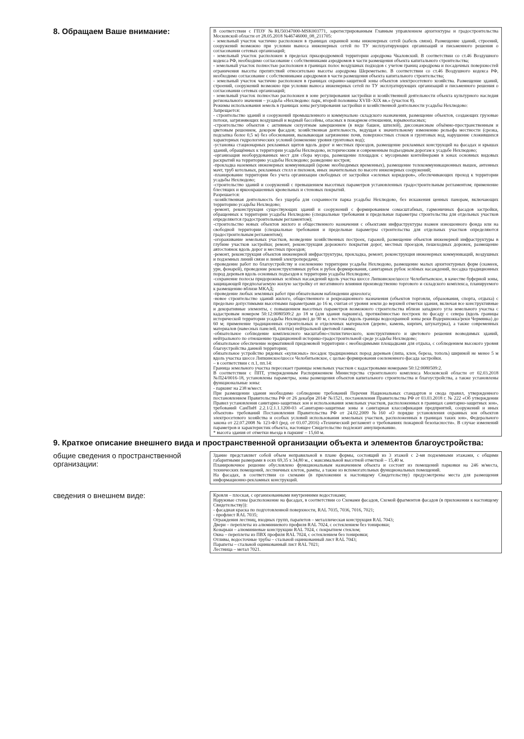8. Обращаем Ваше внимание:
В соответствии с ГПЗУ №RU50347000-MSK003771, зарегистрированным Главным управлением архитектуры и градостроительства Московской области от 28.05.2018 №46746000_08_211705:
- земельный участок частично расположен в границах охранной зоны инженерных сетей (кабель связи). Размещение зданий, строений, сооружений возможно при условии выноса инженерных сетей по ТУ эксплуатирующих организаций и письменного решения о согласовании сетевых организаций;
- земельный участок расположен в пределах приаэродромной территории аэродрома Чкаловский. В соответствии со ст.46 Воздушного кодекса РФ, необходимо согласование с собственниками аэродромов в части размещения объекта капитального строительства;
- земельный участок полностью расположен в границах полос воздушных подходов с учетом границ аэродрома и посадочных поверхностей ограничения высоты препятствий относительно высоты аэродрома Шереметьево. В соответствии со ст.46 Воздушного кодекса РФ, необходимо согласование с собственниками аэродромов в части размещения объекта капитального строительства;
- земельный участок частично расположен в границах охранно-защитной зоны объектов электросетевого хозяйства. Размещение зданий, строений, сооружений возможно при условии выноса инженерных сетей по ТУ эксплуатирующих организаций и письменного решения о согласовании сетевых организаций;
- земельный участок полностью расположен в зоне регулирования застройки и хозяйственной деятельности объекта культурного наследия регионального значения – усадьба «Нехлюдово: парк, второй половины XVIII–XIX вв.» (участок 8).
Режимы использования земель в границах зоны регулирования застройки и хозяйственной деятельности усадьбы Нехлюдово:
Запрещается:
- строительство зданий и сооружений промышленного и коммунально складского назначения, размещение объектов, создающих грузовые потоки, загрязняющих воздушный и водный бассейны, опасных в пожарном отношении, взрывоопасных;
-строительство объектов с активным силуэтным завершением (в виде башен, шпилей), диссонансным объёмно-пространственным и цветовым решением, декором фасадов; хозяйственная деятельность, ведущая к значительному изменению рельефа местности (срезка, подсыпка более 0,5 м) без обоснования, вызывающая загрязнение почв, поверхностных стоков и грунтовых вод, нарушение сложившихся характерных гидрологических условий (изменение уровня грунтовых вод);
-установка стационарных рекламных щитов вдоль дорог и местных проездов, размещение рекламных конструкций на фасадах и крышах зданий, обращённых к территории усадьбы Нехлюдово, историческим и современным подъездным дорогам к усадьбе Нехлюдово;
-организация необорудованных мест для сбора мусора, размещение площадок с мусорными контейнерами в зонах основных видовых раскрытий на территорию усадьбы Нехлюдово; разведение костров;
-прокладка наземных инженерных коммуникаций (кроме необходимых временных), размещение телекоммуникационных вышек, антенных мачт, труб котельных, рекламных стелл и пилонов, иных значительных по высоте инженерных сооружений;
-планирование территории без учета организации свободных от застройки «зеленых коридоров», обеспечивающих проход к территории усадьбы Нехлюдово;
-строительство зданий и сооружений с превышением высотных параметров установленных градостроительным регламентом; применение блестящих и яркоокрашенных кровельных и стеновых покрытий.
Разрешается:
-хозяйственная деятельность без ущерба для сохранности парка усадьбы Нехлюдово, без искажения ценных панорам, включающих территорию усадьбы Нехлюдово;
-ремонт, реконструкция существующих зданий и сооружений с формированием сомасштабных, гармоничных фасадов застройки, обращенных к территории усадьбы Нехлюдово (специальные требования и предельные параметры строительства для отдельных участков определяются градостроительным регламентом);
-строительство новых объектов жилого и общественного назначения с объектами инфраструктуры взамен изношенного фонда или на свободной территории (специальные требования и предельные параметры строительства для отдельных участков определяются градостроительным регламентом);
-огораживание земельных участков, возведение хозяйственных построек, гаражей, размещение объектов инженерной инфраструктуры в глубине участков застройки; ремонт, реконструкция дорожного покрытия дорог, местных проездов, пешеходных дорожек, размещение автостоянок вдоль дорог и местных проездов;
-ремонт, реконструкция объектов инженерной инфраструктуры, прокладка, ремонт, реконструкция инженерных коммуникаций, воздушных и подземных линий связи и линий электропередачи;
-проведение работ по благоустройству и озеленению территории усадьбы Нехлюдово, размещение малых архитектурных форм (скамеек, урн, фонарей), проведение реконструктивных рубок и рубок формирования, санитарных рубок зелёных насаждений, посадка традиционных пород деревьев вдоль основных подъездов к территории усадьбы Нехлюдово;
-сохранение полосы придорожных зелёных насаждений вдоль участка шоссе Липкинское/шоссе Челобитьевское, в качестве буферной зоны, защищающей предполагаемую жилую застройку от негативного влияния производственно торгового и складского комплекса, планируемого к размещению вблизи МКАД;
-проведение любых земляных работ при обязательном наблюдении археолога;
-новое строительство зданий жилого, общественного и рекреационного назначения (объектов торговли, образования, спорта, отдыха) с предельно допустимыми высотными параметрами до 16 м, считая от уровня земли до верхней отметки здания, включая все конструктивные и декоративные элементы, с повышением высотных параметров возможного строительства вблизи западного угла земельного участка с кадастровым номером 50:12:0080509:2 до 18 м (для здания паркинга), протяжённостью построек по фасаду с севера (вдоль границы исторической территории усадьбы Нехлюдово) до 90 м, с востока (вдоль границы водоохранной зоны реки Вздериножка/реки Чермянка) до 60 м; применение традиционных строительных и отделочных материалов (дерево, камень, кирпич, штукатурка), а также современных материалов (навесных панелей, плитки) нейтральной цветовой гаммы;
-обязательное соблюдение комплексного масштабно-стилистического, конструктивного и цветового решения возводимых зданий, нейтрального по отношению традиционной историко-градостроительной среде усадьбы Нехлюдово;
обязательное обеспечение нормативной придомовой территории с необходимыми площадками для отдыха, с соблюдением высокого уровня благоустройства данной территории;
обязательное устройство рядовых «кулисных» посадок традиционных пород деревьев (липа, клен, береза, тополь) шириной не менее 5 м вдоль участка шоссе Липкинское/шоссе Челобитьевское, с целью формирования озелененного фасада застройки.
– в соответствии с п.1, пп.14:
Граница земельного участка пересекает границы земельных участков с кадастровыми номерами 50:12:0080509:2.
В соответствии с ППТ, утвержденным Распоряжением Министерства строительного комплекса Московской области от 02.03.2018 №П24/0016-18, установлены параметры, зоны размещения объектов капитального строительства и благоустройства, а также установлены функциональные зоны:
- паркинг на 238 м/мест.
При размещении здания необходимо соблюдение требований Перечня Национальных стандартов и свода правил, утвержденного постановлением Правительства РФ от 26 декабря 2014г №1521, постановления Правительства РФ от 03.03.2018 г. № 222 «Об утверждении Правил установления санитарно-защитных зон и использования земельных участков, расположенных в границах санитарно-защитных зон», требований СанПиН 2.2.1/2.1.1.1200-03 «Санитарно-защитные зоны и санитарная классификация предприятий, сооружений и иных объектов» требований Постановления Правительства РФ от 24.02.2009 №160 «О порядке установления охранных зон объектов электросетевого хозяйства и особых условий использования земельных участков, расположенных в границах таких зон», Федерального закона от 22.07.2008 № 123-ФЗ (ред. от 03.07.2016) «Технический регламент о требованиях пожарной безопасности». В случае изменений параметров и характеристик объекта, настоящее Свидетельство подлежит аннулированию.
* высота здания от отметки въезда в паркинг – 15,60 м.
9. Краткое описание внешнего вида и пространственной организации объекта и элементов благоустройства:
общие сведения о пространственной организации:
Здание представляет собой объем неправильной в плане формы, состоящий из 3 этажей с 2-мя подземными этажами, с общими габаритными размерами в осях 69,35 х 34,80 м., с максимальной высотной отметкой – 15,40 м.
Планировочное решение обусловлено функциональным назначением объекта и состоит из помещений парковки на 246 м/места, технических помещений, лестничных клеток, рампы, а также из вспомогательных функциональных помещений.
На фасадах, в соответствии со схемами (в приложении к настоящему Свидетельству) предусмотрены места для размещения информационно-рекламных конструкций.
сведения о внешнем виде:
Кровля – плоская, с организованными внутренними водостоками;
Наружные стены (расположение на фасадах, в соответствии со Схемами фасадов, Схемой фрагментов фасадов (в приложении к настоящему Свидетельству)):
- фасадная краска по подготовленной поверхности, RAL 7035, 7036, 7016, 7021;
- профлист RAL 7035;
Ограждения лестниц, входных групп, парапетов – металлическая конструкция RAL 7043;
Двери – переплеты из алюминиевого профиля RAL 7024, с остеклением без тонировки;
Козырьки – алюминиевые конструкции RAL 7024, с покрытием стеклом;
Окна – переплеты из ПВХ профиля RAL 7024, с остеклением без тонировки;
Отливы, водосточные трубы – стальной оцинкованный лист RAL 7043;
Парапеты – стальной оцинкованный лист RAL 7021;
Лестница – метал 7021.